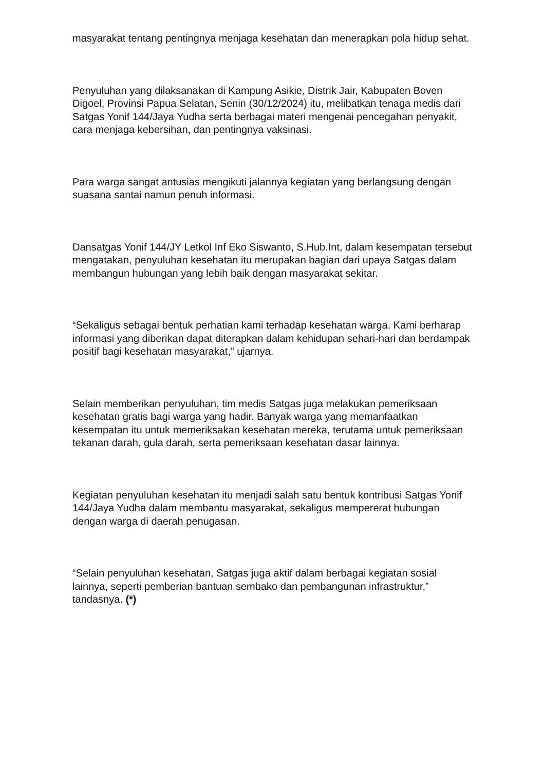masyarakat tentang pentingnya menjaga kesehatan dan menerapkan pola hidup sehat.
Penyuluhan yang dilaksanakan di Kampung Asikie, Distrik Jair, Kabupaten Boven Digoel, Provinsi Papua Selatan, Senin (30/12/2024) itu, melibatkan tenaga medis dari Satgas Yonif 144/Jaya Yudha serta berbagai materi mengenai pencegahan penyakit, cara menjaga kebersihan, dan pentingnya vaksinasi.
Para warga sangat antusias mengikuti jalannya kegiatan yang berlangsung dengan suasana santai namun penuh informasi.
Dansatgas Yonif 144/JY Letkol Inf Eko Siswanto, S.Hub.Int, dalam kesempatan tersebut mengatakan, penyuluhan kesehatan itu merupakan bagian dari upaya Satgas dalam membangun hubungan yang lebih baik dengan masyarakat sekitar.
“Sekaligus sebagai bentuk perhatian kami terhadap kesehatan warga. Kami berharap informasi yang diberikan dapat diterapkan dalam kehidupan sehari-hari dan berdampak positif bagi kesehatan masyarakat,” ujarnya.
Selain memberikan penyuluhan, tim medis Satgas juga melakukan pemeriksaan kesehatan gratis bagi warga yang hadir. Banyak warga yang memanfaatkan kesempatan itu untuk memeriksakan kesehatan mereka, terutama untuk pemeriksaan tekanan darah, gula darah, serta pemeriksaan kesehatan dasar lainnya.
Kegiatan penyuluhan kesehatan itu menjadi salah satu bentuk kontribusi Satgas Yonif 144/Jaya Yudha dalam membantu masyarakat, sekaligus mempererat hubungan dengan warga di daerah penugasan.
“Selain penyuluhan kesehatan, Satgas juga aktif dalam berbagai kegiatan sosial lainnya, seperti pemberian bantuan sembako dan pembangunan infrastruktur,” tandasnya. (*)